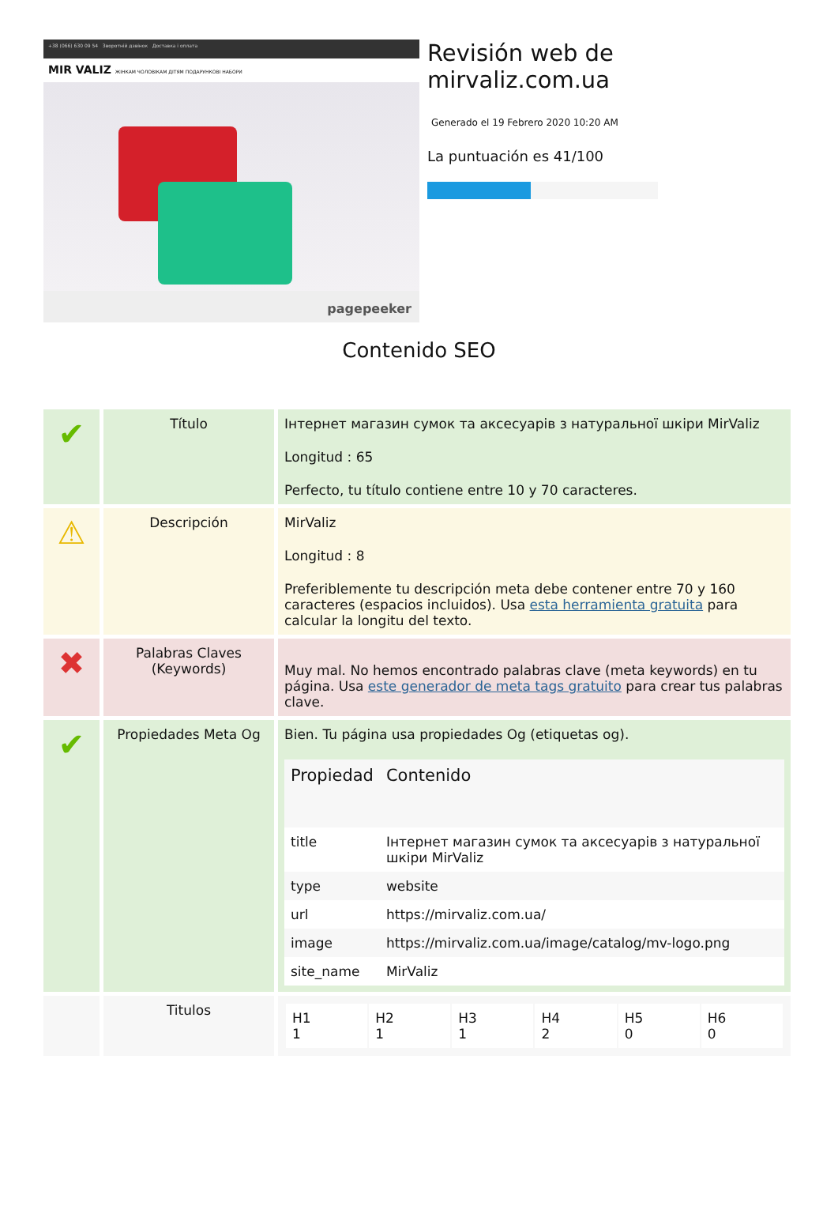+38 (066) 630 09 54 Зворотній дзвінок Доставка і оплата
MIR VALIZ ЖІНКАМ ЧОЛОВІКАМ ДІТЯМ ПОДАРУНКОВІ НАБОРИ
pagepeeker
Revisión web de mirvaliz.com.ua
Generado el 19 Febrero 2020 10:20 AM
La puntuación es 41/100
Contenido SEO
| ✔ | Título | Інтернет магазин сумок та аксесуарів з натуральної шкіри MirValiz Longitud : 65 Perfecto, tu título contiene entre 10 y 70 caracteres. |
| ⚠ | Descripción | MirValiz Longitud : 8 Preferiblemente tu descripción meta debe contener entre 70 y 160 caracteres (espacios incluidos). Usa esta herramienta gratuita para calcular la longitu del texto. |
| ✖ | Palabras Claves (Keywords) | Muy mal. No hemos encontrado palabras clave (meta keywords) en tu página. Usa este generador de meta tags gratuito para crear tus palabras clave. |
| ✔ | Propiedades Meta Og | Bien. Tu página usa propiedades Og (etiquetas og). / Propiedad / Contenido / / --- / --- / / title / Інтернет магазин сумок та аксесуарів з натуральної шкіри MirValiz / / type / website / / url / https://mirvaliz.com.ua/ / / image / https://mirvaliz.com.ua/image/catalog/mv-logo.png / / site_name / MirValiz / |
| | Titulos | / H1 1 / H2 1 / H3 1 / H4 2 / H5 0 / H6 0 / |